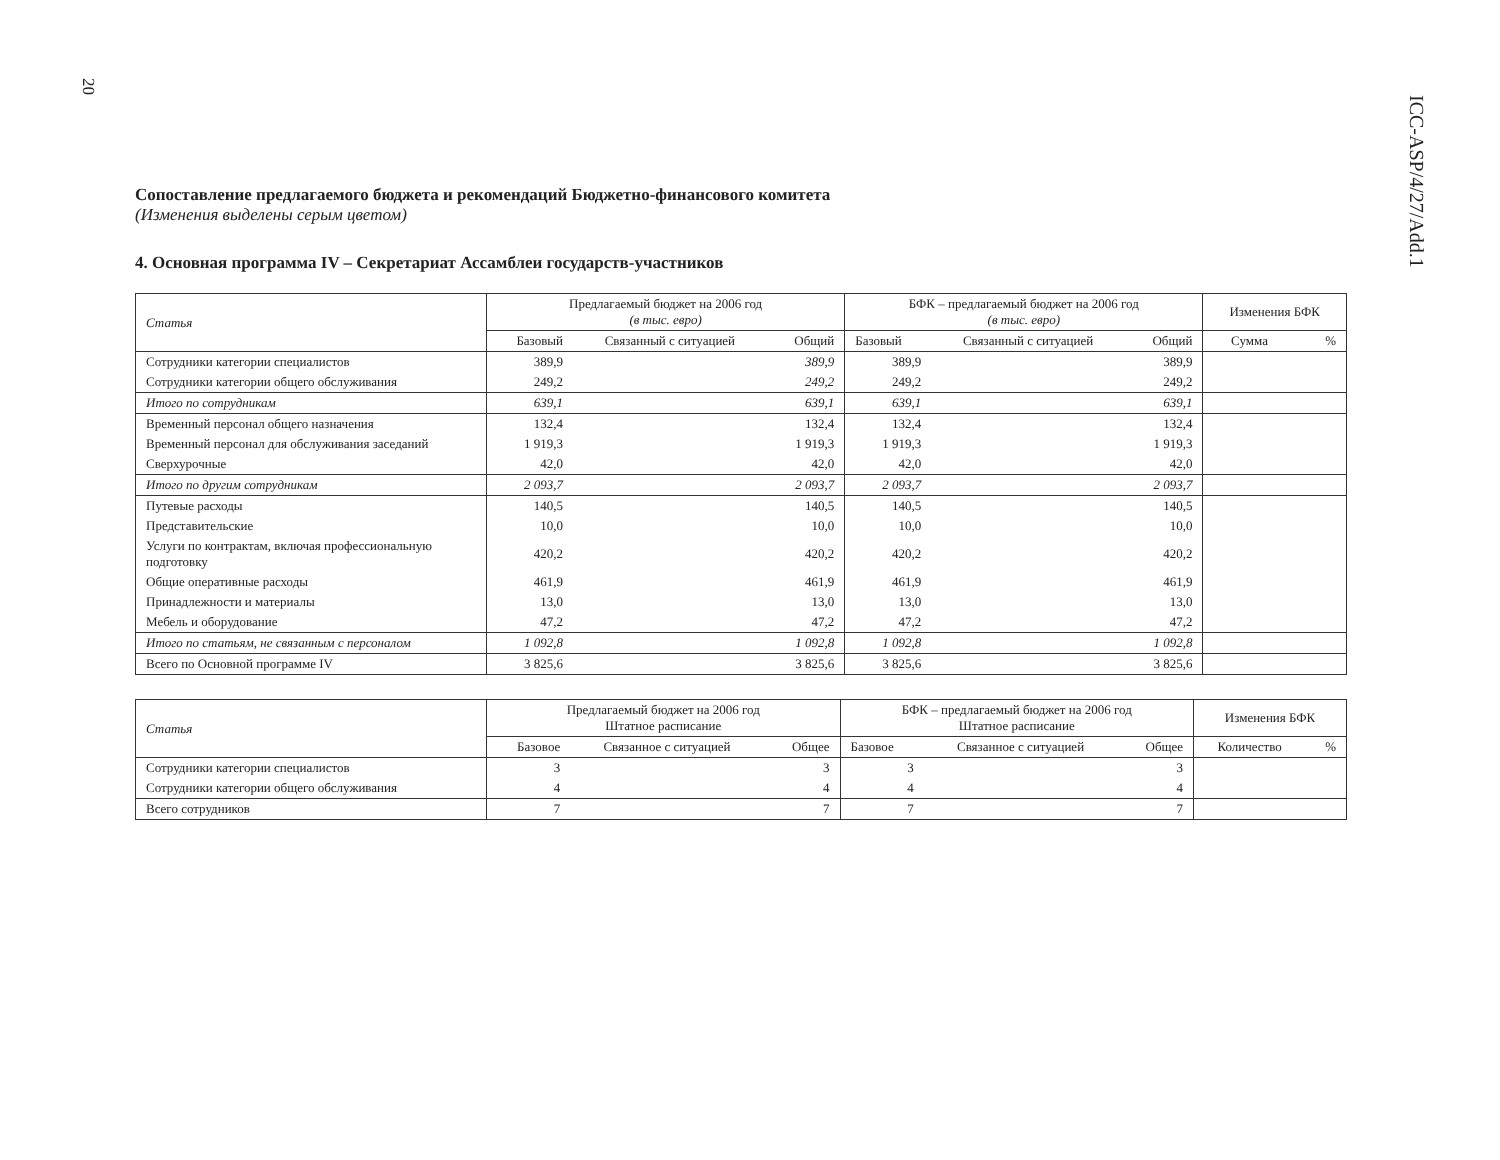20
ICC-ASP/4/27/Add.1
Сопоставление предлагаемого бюджета и рекомендаций Бюджетно-финансового комитета
(Изменения выделены серым цветом)
4. Основная программа IV – Секретариат Ассамблеи государств-участников
| Статья | Предлагаемый бюджет на 2006 год (в тыс. евро) | | | БФК – предлагаемый бюджет на 2006 год (в тыс. евро) | | | Изменения БФК | |
| --- | --- | --- | --- | --- | --- | --- | --- | --- |
| | Базовый | Связанный с ситуацией | Общий | Базовый | Связанный с ситуацией | Общий | Сумма | % |
| Сотрудники категории специалистов | 389,9 | | 389,9 | 389,9 | | 389,9 | | |
| Сотрудники категории общего обслуживания | 249,2 | | 249,2 | 249,2 | | 249,2 | | |
| Итого по сотрудникам | 639,1 | | 639,1 | 639,1 | | 639,1 | | |
| Временный персонал общего назначения | 132,4 | | 132,4 | 132,4 | | 132,4 | | |
| Временный персонал для обслуживания заседаний | 1 919,3 | | 1 919,3 | 1 919,3 | | 1 919,3 | | |
| Сверхурочные | 42,0 | | 42,0 | 42,0 | | 42,0 | | |
| Итого по другим сотрудникам | 2 093,7 | | 2 093,7 | 2 093,7 | | 2 093,7 | | |
| Путевые расходы | 140,5 | | 140,5 | 140,5 | | 140,5 | | |
| Представительские | 10,0 | | 10,0 | 10,0 | | 10,0 | | |
| Услуги по контрактам, включая профессиональную подготовку | 420,2 | | 420,2 | 420,2 | | 420,2 | | |
| Общие оперативные расходы | 461,9 | | 461,9 | 461,9 | | 461,9 | | |
| Принадлежности и материалы | 13,0 | | 13,0 | 13,0 | | 13,0 | | |
| Мебель и оборудование | 47,2 | | 47,2 | 47,2 | | 47,2 | | |
| Итого по статьям, не связанным с персоналом | 1 092,8 | | 1 092,8 | 1 092,8 | | 1 092,8 | | |
| Всего по Основной программе IV | 3 825,6 | | 3 825,6 | 3 825,6 | | 3 825,6 | | |
| Статья | Предлагаемый бюджет на 2006 год Штатное расписание | | | БФК – предлагаемый бюджет на 2006 год Штатное расписание | | | Изменения БФК | |
| --- | --- | --- | --- | --- | --- | --- | --- | --- |
| | Базовое | Связанное с ситуацией | Общее | Базовое | Связанное с ситуацией | Общее | Количество | % |
| Сотрудники категории специалистов | 3 | | 3 | 3 | | 3 | | |
| Сотрудники категории общего обслуживания | 4 | | 4 | 4 | | 4 | | |
| Всего сотрудников | 7 | | 7 | 7 | | 7 | | |